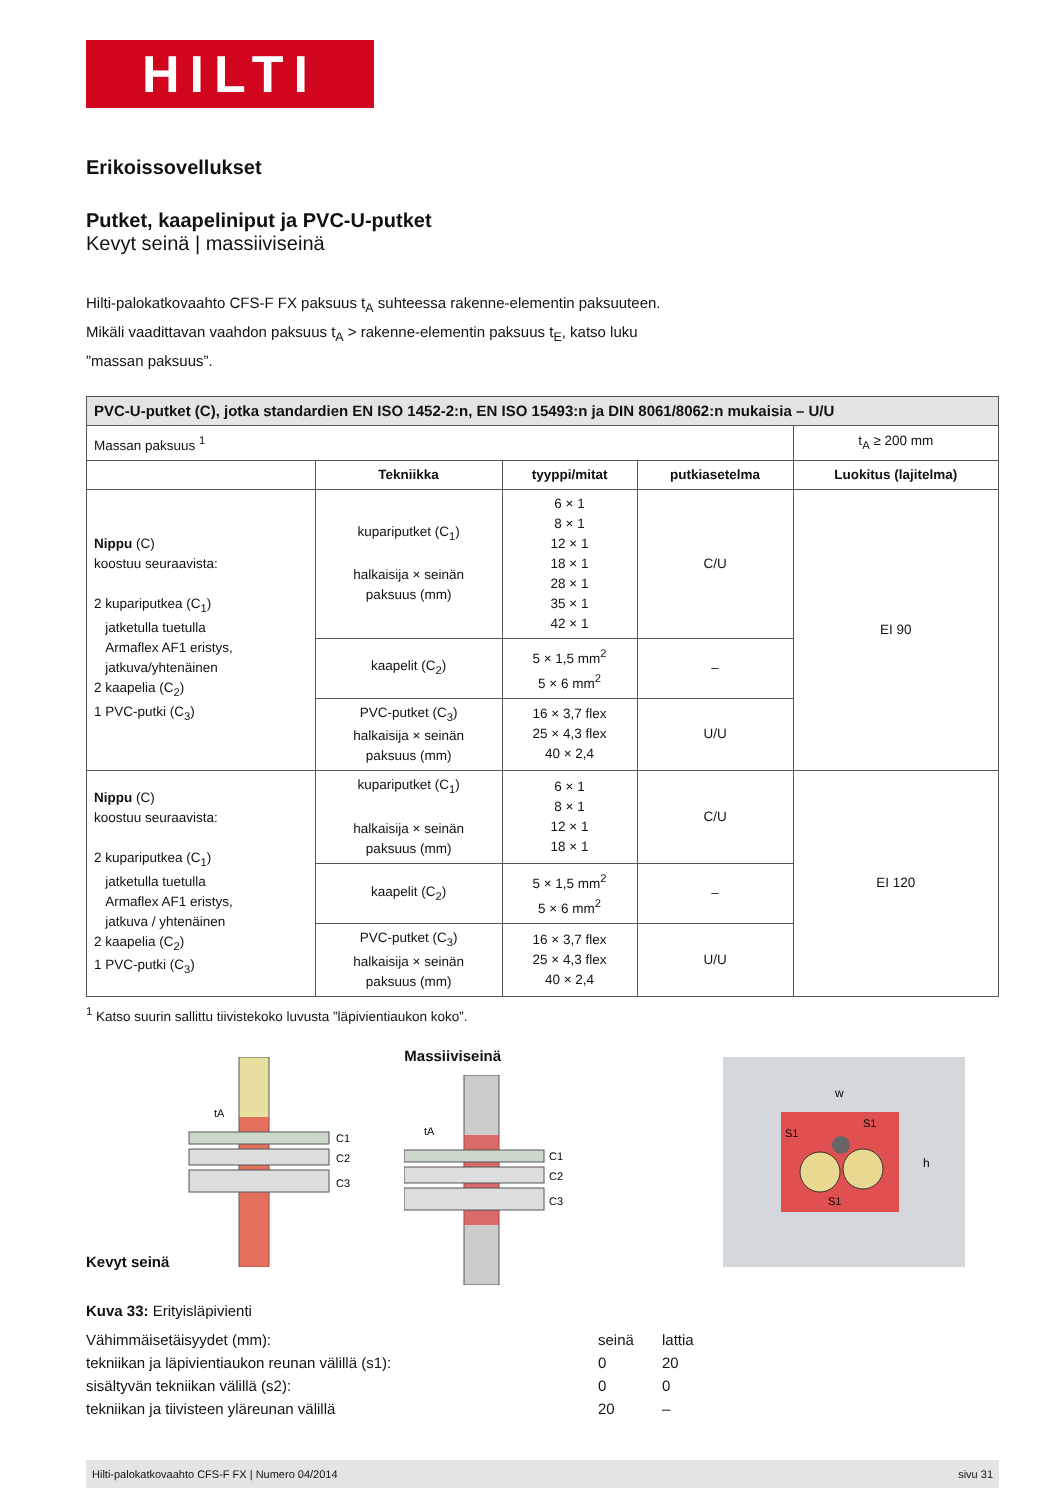HILTI
Erikoissovellukset
Putket, kaapeliniput ja PVC-U-putket
Kevyt seinä | massiiviseinä
Hilti-palokatkovaahto CFS-F FX paksuus t<sub>A</sub> suhteessa rakenne-elementin paksuuteen.
Mikäli vaadittavan vaahdon paksuus t<sub>A</sub> > rakenne-elementin paksuus t<sub>E</sub>, katso luku
”massan paksuus”.
| PVC-U-putket (C), jotka standardien EN ISO 1452-2:n, EN ISO 15493:n ja DIN 8061/8062:n mukaisia – U/U | | | | |
| Massan paksuus <sup>1</sup> | | | | t<sub>A</sub> ≥ 200 mm |
| | Tekniikka | tyyppi/mitat | putkiasetelma | Luokitus (lajitelma) |
| Nippu (C) koostuu seuraavista: 2 kupariputkea (C<sub>1</sub>) jatketulla tuetulla Armaflex AF1 eristys, jatkuva/yhtenäinen 2 kaapelia (C<sub>2</sub>) 1 PVC-putki (C<sub>3</sub>) | kupariputket (C<sub>1</sub>) halkaisija × seinän paksuus (mm) | 6 × 1 8 × 1 12 × 1 18 × 1 28 × 1 35 × 1 42 × 1 | C/U | EI 90 |
| | kaapelit (C<sub>2</sub>) | 5 × 1,5 mm<sup>2</sup> 5 × 6 mm<sup>2</sup> | – | |
| | PVC-putket (C<sub>3</sub>) halkaisija × seinän paksuus (mm) | 16 × 3,7 flex 25 × 4,3 flex 40 × 2,4 | U/U | |
| Nippu (C) koostuu seuraavista: 2 kupariputkea (C<sub>1</sub>) jatketulla tuetulla Armaflex AF1 eristys, jatkuva / yhtenäinen 2 kaapelia (C<sub>2</sub>) 1 PVC-putki (C<sub>3</sub>) | kupariputket (C<sub>1</sub>) halkaisija × seinän paksuus (mm) | 6 × 1 8 × 1 12 × 1 18 × 1 | C/U | EI 120 |
| | kaapelit (C<sub>2</sub>) | 5 × 1,5 mm<sup>2</sup> 5 × 6 mm<sup>2</sup> | – | |
| | PVC-putket (C<sub>3</sub>) halkaisija × seinän paksuus (mm) | 16 × 3,7 flex 25 × 4,3 flex 40 × 2,4 | U/U | |
<sup>1</sup> Katso suurin sallittu tiivistekoko luvusta ”läpivientiaukon koko”.
Kevyt seinä
tA
C1
C2
C3
Massiiviseinä
tA
C1
C2
C3
w
h
S1
S1
S1
Kuva 33: Erityisläpivienti
Vähimmäisetäisyydet (mm): seinä lattia
tekniikan ja läpivientiaukon reunan välillä (s1): 0 20
sisältyvän tekniikan välillä (s2): 0 0
tekniikan ja tiivisteen yläreunan välillä 20 –
Hilti-palokatkovaahto CFS-F FX | Numero 04/2014 sivu 31